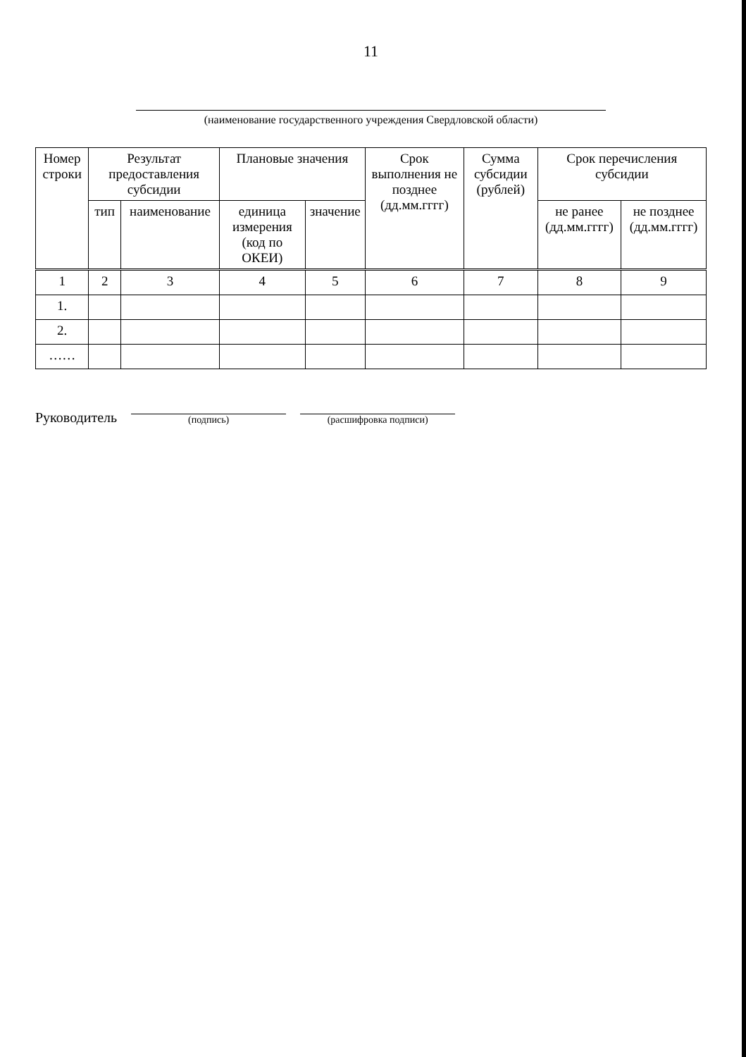11
(наименование государственного учреждения Свердловской области)
| Номер строки | Результат предоставления субсидии | | Плановые значения | | Срок выполнения не позднее (дд.мм.гггг) | Сумма субсидии (рублей) | Срок перечисления субсидии | |
| --- | --- | --- | --- | --- | --- | --- | --- | --- |
| | тип | наименование | единица измерения (код по ОКЕИ) | значение | | | не ранее (дд.мм.гггг) | не позднее (дд.мм.гггг) |
| 1 | 2 | 3 | 4 | 5 | 6 | 7 | 8 | 9 |
| 1. | | | | | | | | |
| 2. | | | | | | | | |
| …… | | | | | | | | |
Руководитель (подпись) (расшифровка подписи)